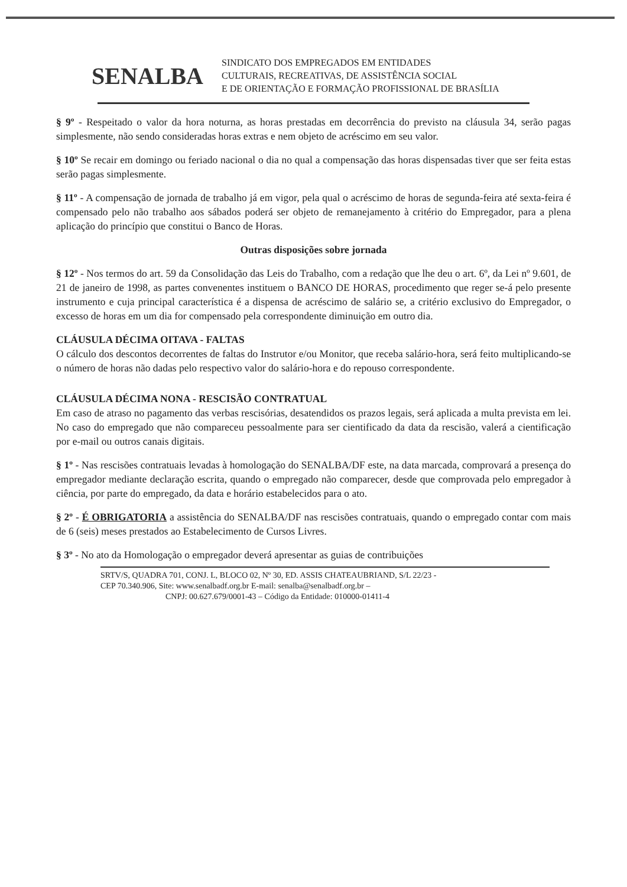SENALBA
SINDICATO DOS EMPREGADOS EM ENTIDADES
CULTURAIS, RECREATIVAS, DE ASSISTÊNCIA SOCIAL
E DE ORIENTAÇÃO E FORMAÇÃO PROFISSIONAL DE BRASÍLIA
§ 9º - Respeitado o valor da hora noturna, as horas prestadas em decorrência do previsto na cláusula 34, serão pagas simplesmente, não sendo consideradas horas extras e nem objeto de acréscimo em seu valor.
§ 10º Se recair em domingo ou feriado nacional o dia no qual a compensação das horas dispensadas tiver que ser feita estas serão pagas simplesmente.
§ 11º - A compensação de jornada de trabalho já em vigor, pela qual o acréscimo de horas de segunda-feira até sexta-feira é compensado pelo não trabalho aos sábados poderá ser objeto de remanejamento à critério do Empregador, para a plena aplicação do princípio que constitui o Banco de Horas.
Outras disposições sobre jornada
§ 12º - Nos termos do art. 59 da Consolidação das Leis do Trabalho, com a redação que lhe deu o art. 6º, da Lei nº 9.601, de 21 de janeiro de 1998, as partes convenentes instituem o BANCO DE HORAS, procedimento que reger se-á pelo presente instrumento e cuja principal característica é a dispensa de acréscimo de salário se, a critério exclusivo do Empregador, o excesso de horas em um dia for compensado pela correspondente diminuição em outro dia.
CLÁUSULA DÉCIMA OITAVA - FALTAS
O cálculo dos descontos decorrentes de faltas do Instrutor e/ou Monitor, que receba salário-hora, será feito multiplicando-se o número de horas não dadas pelo respectivo valor do salário-hora e do repouso correspondente.
CLÁUSULA DÉCIMA NONA - RESCISÃO CONTRATUAL
Em caso de atraso no pagamento das verbas rescisórias, desatendidos os prazos legais, será aplicada a multa prevista em lei. No caso do empregado que não compareceu pessoalmente para ser cientificado da data da rescisão, valerá a cientificação por e-mail ou outros canais digitais.
§ 1º - Nas rescisões contratuais levadas à homologação do SENALBA/DF este, na data marcada, comprovará a presença do empregador mediante declaração escrita, quando o empregado não comparecer, desde que comprovada pelo empregador à ciência, por parte do empregado, da data e horário estabelecidos para o ato.
§ 2º - É OBRIGATORIA a assistência do SENALBA/DF nas rescisões contratuais, quando o empregado contar com mais de 6 (seis) meses prestados ao Estabelecimento de Cursos Livres.
§ 3º - No ato da Homologação o empregador deverá apresentar as guias de contribuições
SRTV/S, QUADRA 701, CONJ. L, BLOCO 02, Nº 30, ED. ASSIS CHATEAUBRIAND, S/L 22/23 -
CEP 70.340.906, Site: www.senalbadf.org.br E-mail: senalba@senalbadf.org.br –
CNPJ: 00.627.679/0001-43 – Código da Entidade: 010000-01411-4